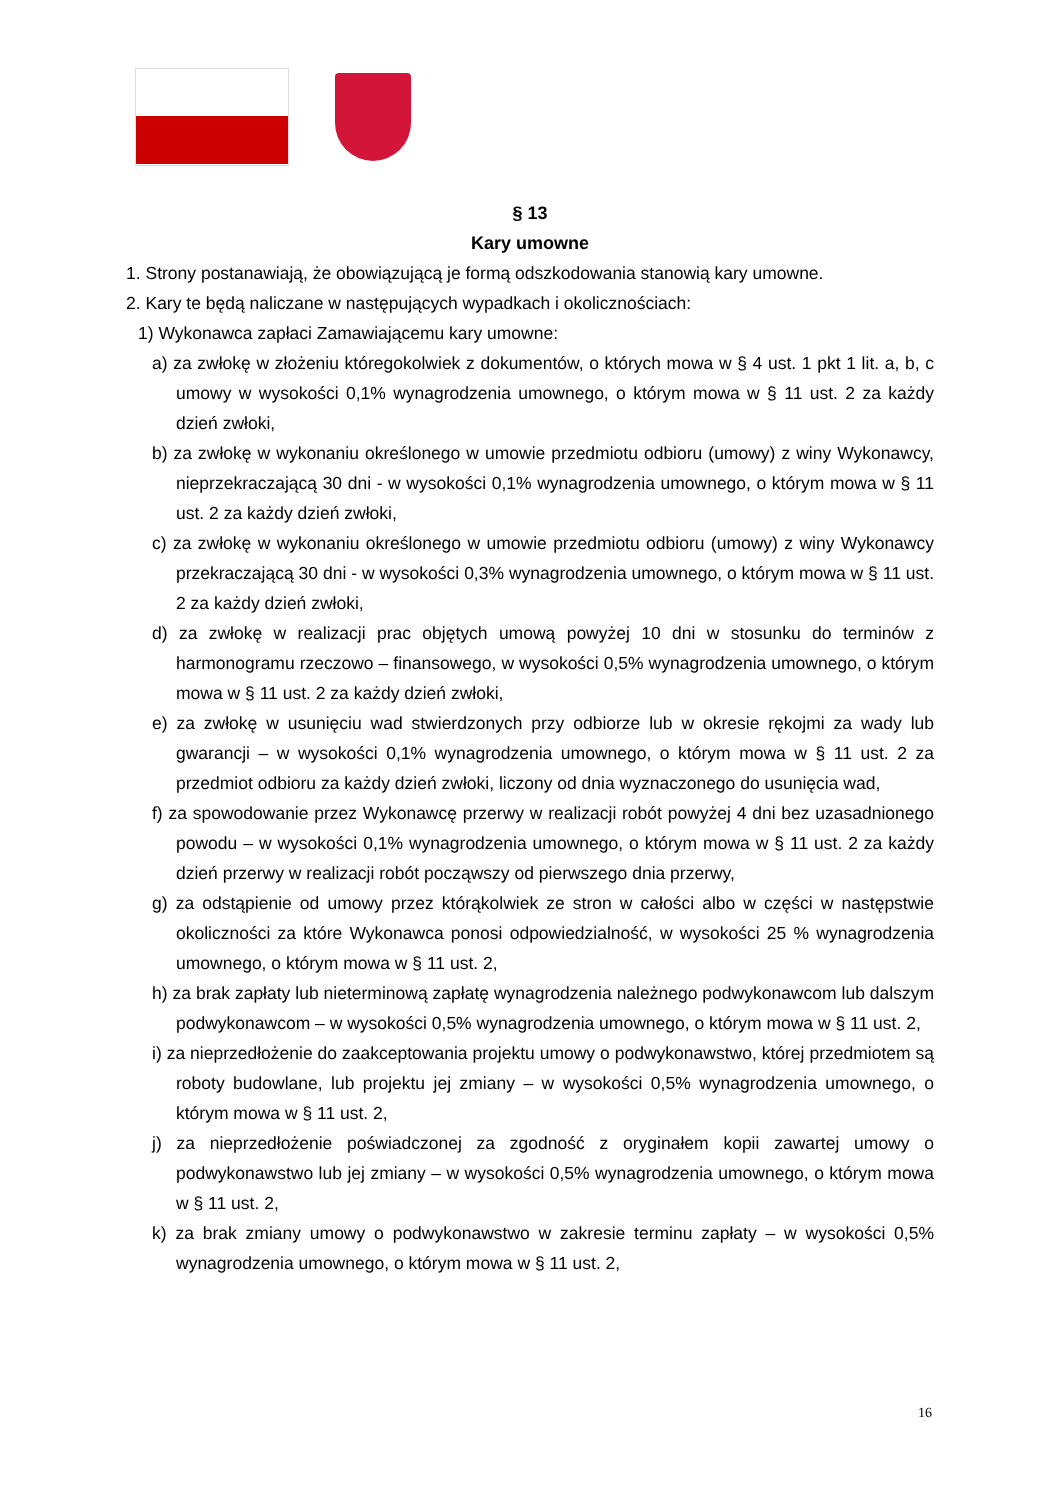§ 13
Kary umowne
1. Strony postanawiają, że obowiązującą je formą odszkodowania stanowią kary umowne.
2. Kary te będą naliczane w następujących wypadkach i okolicznościach:
1) Wykonawca zapłaci Zamawiającemu kary umowne:
a) za zwłokę w złożeniu któregokolwiek z dokumentów, o których mowa w § 4 ust. 1 pkt 1 lit. a, b, c umowy w wysokości 0,1% wynagrodzenia umownego, o którym mowa w § 11 ust. 2 za każdy dzień zwłoki,
b) za zwłokę w wykonaniu określonego w umowie przedmiotu odbioru (umowy) z winy Wykonawcy, nieprzekraczającą 30 dni - w wysokości 0,1% wynagrodzenia umownego, o którym mowa w § 11 ust. 2 za każdy dzień zwłoki,
c) za zwłokę w wykonaniu określonego w umowie przedmiotu odbioru (umowy) z winy Wykonawcy przekraczającą 30 dni - w wysokości 0,3% wynagrodzenia umownego, o którym mowa w § 11 ust. 2 za każdy dzień zwłoki,
d) za zwłokę w realizacji prac objętych umową powyżej 10 dni w stosunku do terminów z harmonogramu rzeczowo – finansowego, w wysokości 0,5% wynagrodzenia umownego, o którym mowa w § 11 ust. 2 za każdy dzień zwłoki,
e) za zwłokę w usunięciu wad stwierdzonych przy odbiorze lub w okresie rękojmi za wady lub gwarancji – w wysokości 0,1% wynagrodzenia umownego, o którym mowa w § 11 ust. 2 za przedmiot odbioru za każdy dzień zwłoki, liczony od dnia wyznaczonego do usunięcia wad,
f) za spowodowanie przez Wykonawcę przerwy w realizacji robót powyżej 4 dni bez uzasadnionego powodu – w wysokości 0,1% wynagrodzenia umownego, o którym mowa w § 11 ust. 2 za każdy dzień przerwy w realizacji robót począwszy od pierwszego dnia przerwy,
g) za odstąpienie od umowy przez którąkolwiek ze stron w całości albo w części w następstwie okoliczności za które Wykonawca ponosi odpowiedzialność, w wysokości 25 % wynagrodzenia umownego, o którym mowa w § 11 ust. 2,
h) za brak zapłaty lub nieterminową zapłatę wynagrodzenia należnego podwykonawcom lub dalszym podwykonawcom – w wysokości 0,5% wynagrodzenia umownego, o którym mowa w § 11 ust. 2,
i) za nieprzedłożenie do zaakceptowania projektu umowy o podwykonawstwo, której przedmiotem są roboty budowlane, lub projektu jej zmiany – w wysokości 0,5% wynagrodzenia umownego, o którym mowa w § 11 ust. 2,
j) za nieprzedłożenie poświadczonej za zgodność z oryginałem kopii zawartej umowy o podwykonawstwo lub jej zmiany – w wysokości 0,5% wynagrodzenia umownego, o którym mowa w § 11 ust. 2,
k) za brak zmiany umowy o podwykonawstwo w zakresie terminu zapłaty – w wysokości 0,5% wynagrodzenia umownego, o którym mowa w § 11 ust. 2,
16